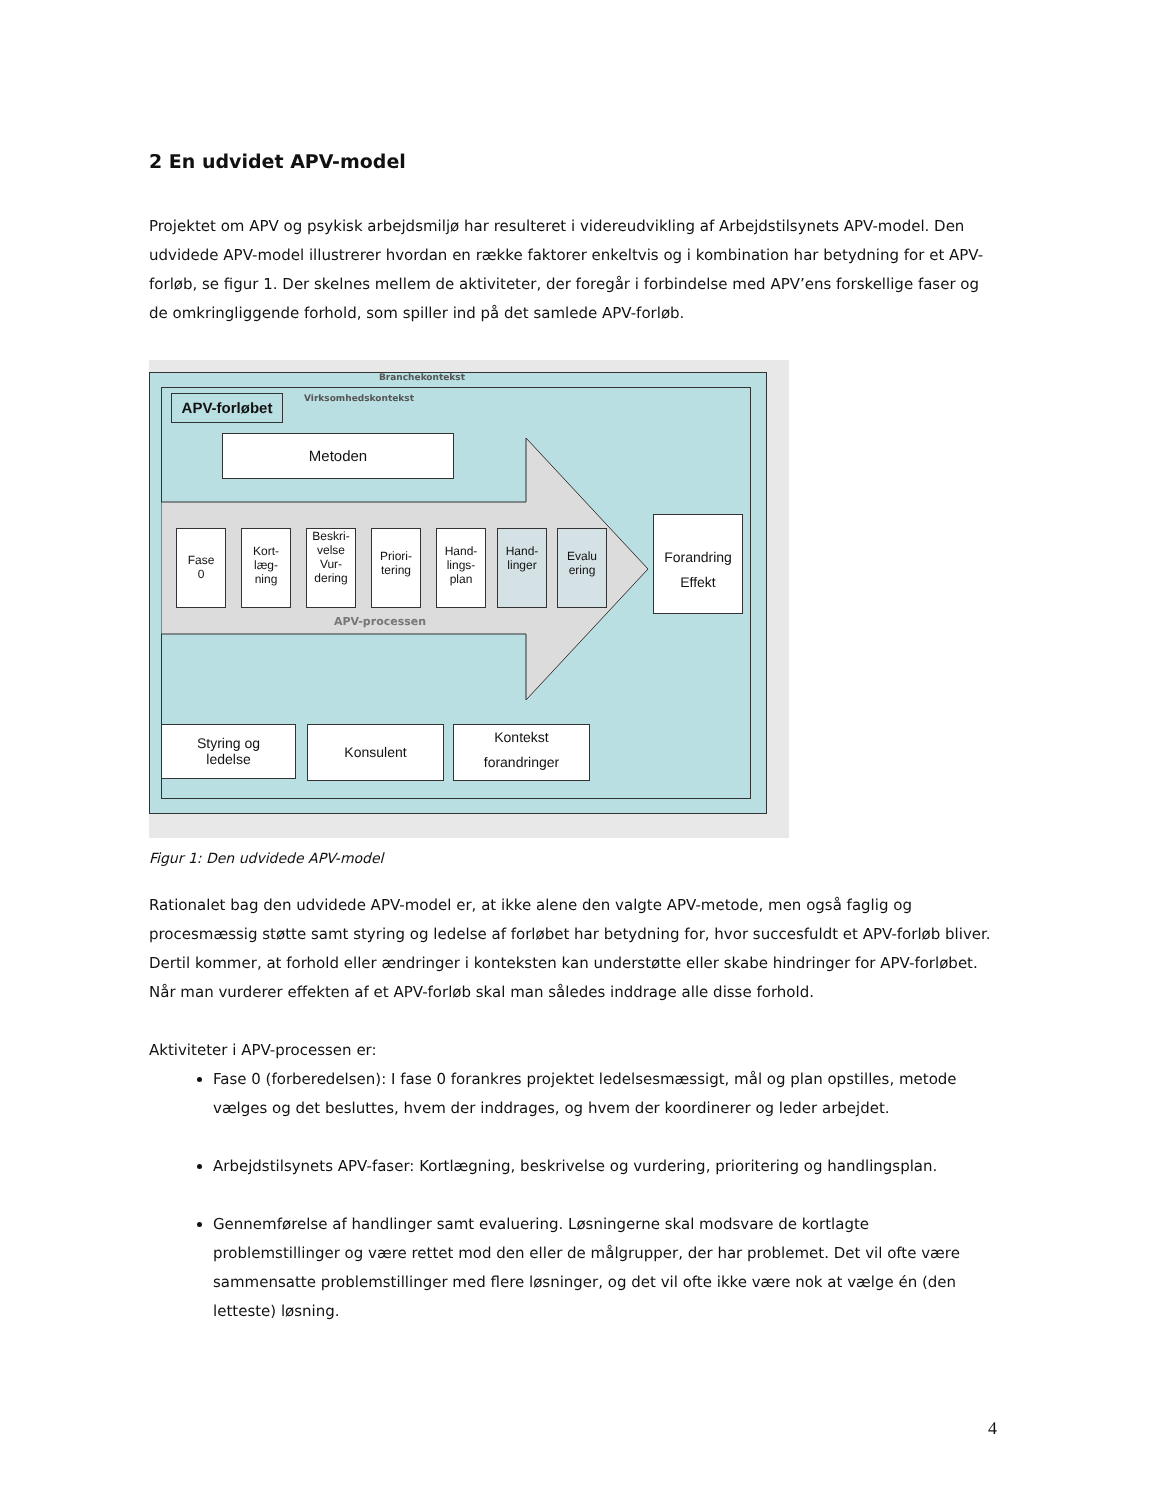2 En udvidet APV-model
Projektet om APV og psykisk arbejdsmiljø har resulteret i videreudvikling af Arbejdstilsynets APV-model. Den udvidede APV-model illustrerer hvordan en række faktorer enkeltvis og i kombination har betydning for et APV-forløb, se figur 1. Der skelnes mellem de aktiviteter, der foregår i forbindelse med APV’ens forskellige faser og de omkringliggende forhold, som spiller ind på det samlede APV-forløb.
Branchekontekst
Virksomhedskontekst
APV-forløbet
Metoden
Fase
0
Kort-
læg-
ning
Beskri-
velse
Vur-
dering
Priori-
tering
Hand-
lings-
plan
Hand-
linger
Evalu
ering
Forandring
Effekt
APV-processen
Styring og
ledelse
Konsulent
Kontekst
forandringer
Figur 1: Den udvidede APV-model
Rationalet bag den udvidede APV-model er, at ikke alene den valgte APV-metode, men også faglig og procesmæssig støtte samt styring og ledelse af forløbet har betydning for, hvor succesfuldt et APV-forløb bliver. Dertil kommer, at forhold eller ændringer i konteksten kan understøtte eller skabe hindringer for APV-forløbet. Når man vurderer effekten af et APV-forløb skal man således inddrage alle disse forhold.
Aktiviteter i APV-processen er:
Fase 0 (forberedelsen): I fase 0 forankres projektet ledelsesmæssigt, mål og plan opstilles, metode vælges og det besluttes, hvem der inddrages, og hvem der koordinerer og leder arbejdet.
Arbejdstilsynets APV-faser: Kortlægning, beskrivelse og vurdering, prioritering og handlingsplan.
Gennemførelse af handlinger samt evaluering. Løsningerne skal modsvare de kortlagte problemstillinger og være rettet mod den eller de målgrupper, der har problemet. Det vil ofte være sammensatte problemstillinger med flere løsninger, og det vil ofte ikke være nok at vælge én (den letteste) løsning.
4